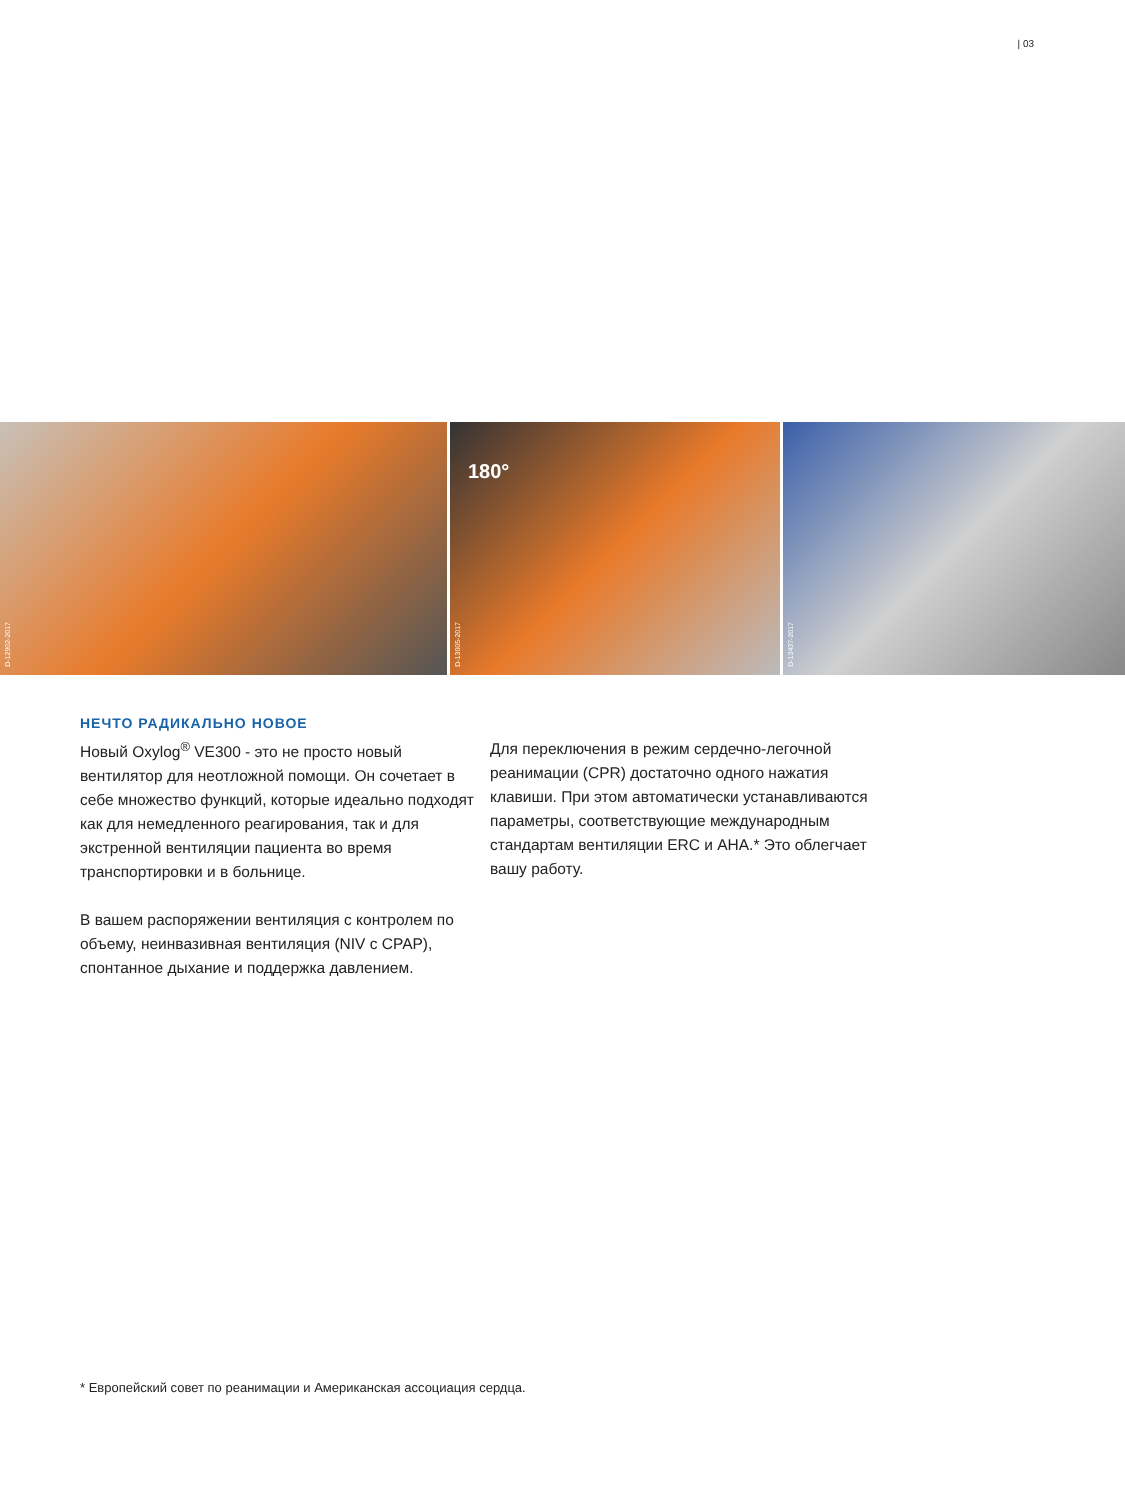| 03
D-12902-2017
180°
D-13005-2017
D-13437-2017
НЕЧТО РАДИКАЛЬНО НОВОЕ
Новый Oxylog<sup>®</sup> VE300 - это не просто новый вентилятор для неотложной помощи. Он сочетает в себе множество функций, которые идеально подходят как для немедленного реагирования, так и для экстренной вентиляции пациента во время транспортировки и в больнице.
В вашем распоряжении вентиляция с контролем по объему, неинвазивная вентиляция (NIV с CPAP), спонтанное дыхание и поддержка давлением.
Для переключения в режим сердечно-легочной реанимации (CPR) достаточно одного нажатия клавиши. При этом автоматически устанавливаются параметры, соответствующие международным стандартам вентиляции ERC и AHA.* Это облегчает вашу работу.
* Европейский совет по реанимации и Американская ассоциация сердца.